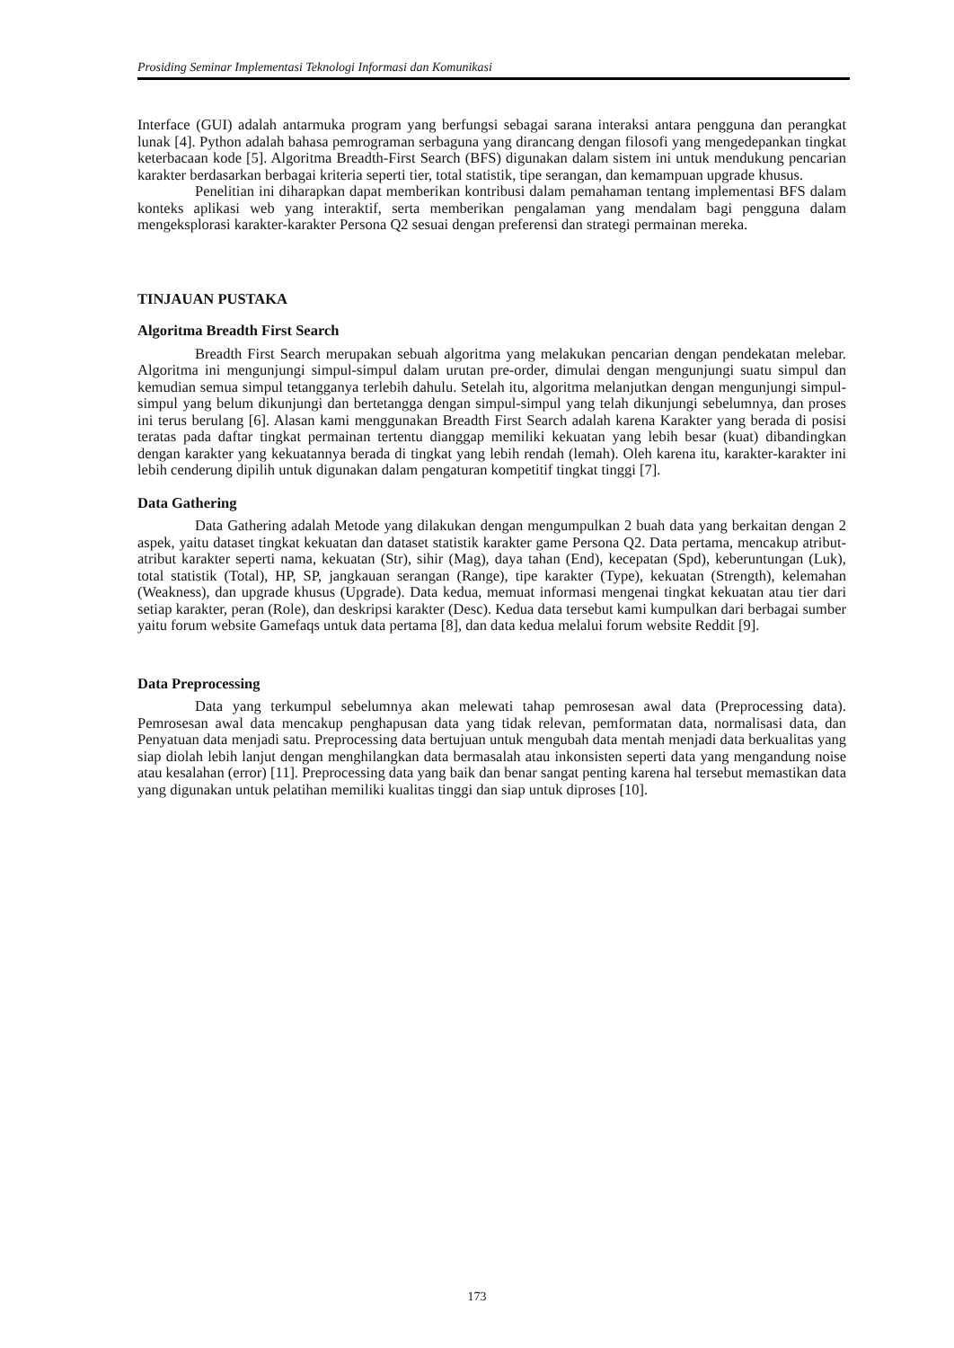Prosiding Seminar Implementasi Teknologi Informasi dan Komunikasi
Interface (GUI) adalah antarmuka program yang berfungsi sebagai sarana interaksi antara pengguna dan perangkat lunak [4]. Python adalah bahasa pemrograman serbaguna yang dirancang dengan filosofi yang mengedepankan tingkat keterbacaan kode [5]. Algoritma Breadth-First Search (BFS) digunakan dalam sistem ini untuk mendukung pencarian karakter berdasarkan berbagai kriteria seperti tier, total statistik, tipe serangan, dan kemampuan upgrade khusus.
Penelitian ini diharapkan dapat memberikan kontribusi dalam pemahaman tentang implementasi BFS dalam konteks aplikasi web yang interaktif, serta memberikan pengalaman yang mendalam bagi pengguna dalam mengeksplorasi karakter-karakter Persona Q2 sesuai dengan preferensi dan strategi permainan mereka.
TINJAUAN PUSTAKA
Algoritma Breadth First Search
Breadth First Search merupakan sebuah algoritma yang melakukan pencarian dengan pendekatan melebar. Algoritma ini mengunjungi simpul-simpul dalam urutan pre-order, dimulai dengan mengunjungi suatu simpul dan kemudian semua simpul tetangganya terlebih dahulu. Setelah itu, algoritma melanjutkan dengan mengunjungi simpul-simpul yang belum dikunjungi dan bertetangga dengan simpul-simpul yang telah dikunjungi sebelumnya, dan proses ini terus berulang [6]. Alasan kami menggunakan Breadth First Search adalah karena Karakter yang berada di posisi teratas pada daftar tingkat permainan tertentu dianggap memiliki kekuatan yang lebih besar (kuat) dibandingkan dengan karakter yang kekuatannya berada di tingkat yang lebih rendah (lemah). Oleh karena itu, karakter-karakter ini lebih cenderung dipilih untuk digunakan dalam pengaturan kompetitif tingkat tinggi [7].
Data Gathering
Data Gathering adalah Metode yang dilakukan dengan mengumpulkan 2 buah data yang berkaitan dengan 2 aspek, yaitu dataset tingkat kekuatan dan dataset statistik karakter game Persona Q2. Data pertama, mencakup atribut-atribut karakter seperti nama, kekuatan (Str), sihir (Mag), daya tahan (End), kecepatan (Spd), keberuntungan (Luk), total statistik (Total), HP, SP, jangkauan serangan (Range), tipe karakter (Type), kekuatan (Strength), kelemahan (Weakness), dan upgrade khusus (Upgrade). Data kedua, memuat informasi mengenai tingkat kekuatan atau tier dari setiap karakter, peran (Role), dan deskripsi karakter (Desc). Kedua data tersebut kami kumpulkan dari berbagai sumber yaitu forum website Gamefaqs untuk data pertama [8], dan data kedua melalui forum website Reddit [9].
Data Preprocessing
Data yang terkumpul sebelumnya akan melewati tahap pemrosesan awal data (Preprocessing data). Pemrosesan awal data mencakup penghapusan data yang tidak relevan, pemformatan data, normalisasi data, dan Penyatuan data menjadi satu. Preprocessing data bertujuan untuk mengubah data mentah menjadi data berkualitas yang siap diolah lebih lanjut dengan menghilangkan data bermasalah atau inkonsisten seperti data yang mengandung noise atau kesalahan (error) [11]. Preprocessing data yang baik dan benar sangat penting karena hal tersebut memastikan data yang digunakan untuk pelatihan memiliki kualitas tinggi dan siap untuk diproses [10].
173